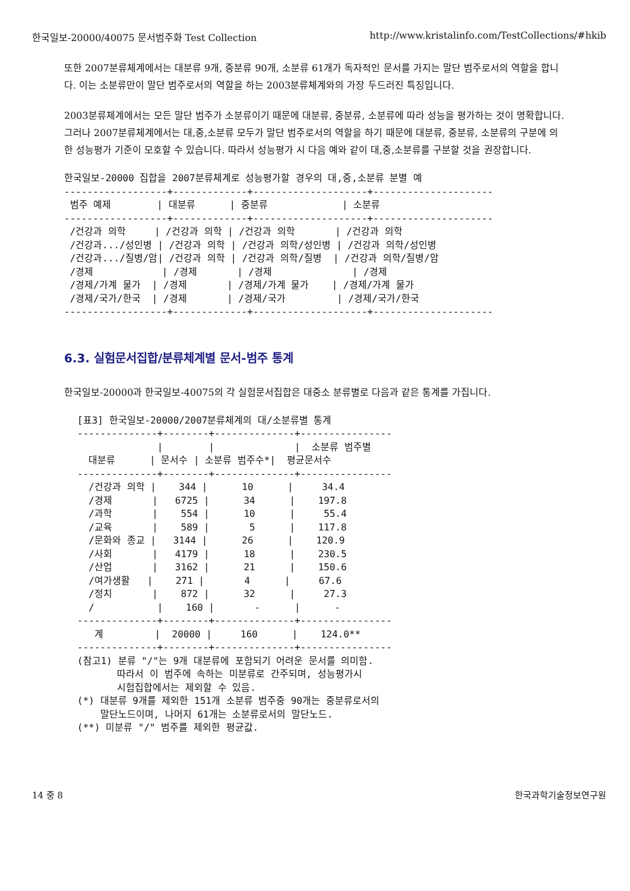한국일보-20000/40075 문서범주화 Test Collection http://www.kristalinfo.com/TestCollections/#hkib
또한 2007분류체계에서는 대분류 9개, 중분류 90개, 소분류 61개가 독자적인 문서를 가지는 말단 범주로서의 역할을 합니다. 이는 소분류만이 말단 범주로서의 역할을 하는 2003분류체계와의 가장 두드러진 특징입니다.
2003분류체계에서는 모든 말단 범주가 소분류이기 때문에 대분류, 중분류, 소분류에 따라 성능을 평가하는 것이 명확합니다. 그러나 2007분류체계에서는 대,중,소분류 모두가 말단 범주로서의 역할을 하기 때문에 대분류, 중분류, 소분류의 구분에 의한 성능평가 기준이 모호할 수 있습니다. 따라서 성능평가 시 다음 예와 같이 대,중,소분류를 구분할 것을 권장합니다.
한국일보-20000 집합을 2007분류체계로 성능평가할 경우의 대,중,소분류 분별 예
------------------+-------------+--------------------+---------------------
 범주 예제        | 대분류      | 중분류             | 소분류
------------------+-------------+--------------------+---------------------
 /건강과 의학     | /건강과 의학 | /건강과 의학       | /건강과 의학
 /건강과.../성인병 | /건강과 의학 | /건강과 의학/성인병 | /건강과 의학/성인병
 /건강과.../질병/암| /건강과 의학 | /건강과 의학/질병  | /건강과 의학/질병/암
 /경제            | /경제       | /경제              | /경제
 /경제/가계 물가  | /경제       | /경제/가계 물가    | /경제/가계 물가
 /경제/국가/한국  | /경제       | /경제/국가         | /경제/국가/한국
------------------+-------------+--------------------+---------------------
6.3. 실험문서집합/분류체계별 문서-범주 통계
한국일보-20000과 한국일보-40075의 각 실험문서집합은 대중소 분류별로 다음과 같은 통계를 가집니다.
[표3] 한국일보-20000/2007분류체계의 대/소분류별 통계
--------------+--------+--------------+----------------
              |        |              |  소분류 범주별
  대분류      | 문서수 | 소분류 범주수*|  평균문서수
--------------+--------+--------------+----------------
  /건강과 의학 |    344 |      10      |     34.4
  /경제       |   6725 |      34      |    197.8
  /과학       |    554 |      10      |     55.4
  /교육       |    589 |       5      |    117.8
  /문화와 종교 |   3144 |      26      |    120.9
  /사회       |   4179 |      18      |    230.5
  /산업       |   3162 |      21      |    150.6
  /여가생활   |    271 |       4      |     67.6
  /정치       |    872 |      32      |     27.3
  /           |    160 |       -      |      -
--------------+--------+--------------+----------------
   계         |  20000 |     160      |    124.0**
--------------+--------+--------------+----------------
(참고1) 분류 "/"는 9개 대분류에 포함되기 어려운 문서를 의미함.
       따라서 이 범주에 속하는 미분류로 간주되며, 성능평가시
       시험집합에서는 제외할 수 있음.
(*) 대분류 9개를 제외한 151개 소분류 범주중 90개는 중분류로서의
    말단노드이며, 나머지 61개는 소분류로서의 말단노드.
(**) 미분류 "/" 범주를 제외한 평균값.
14 중 8 한국과학기술정보연구원